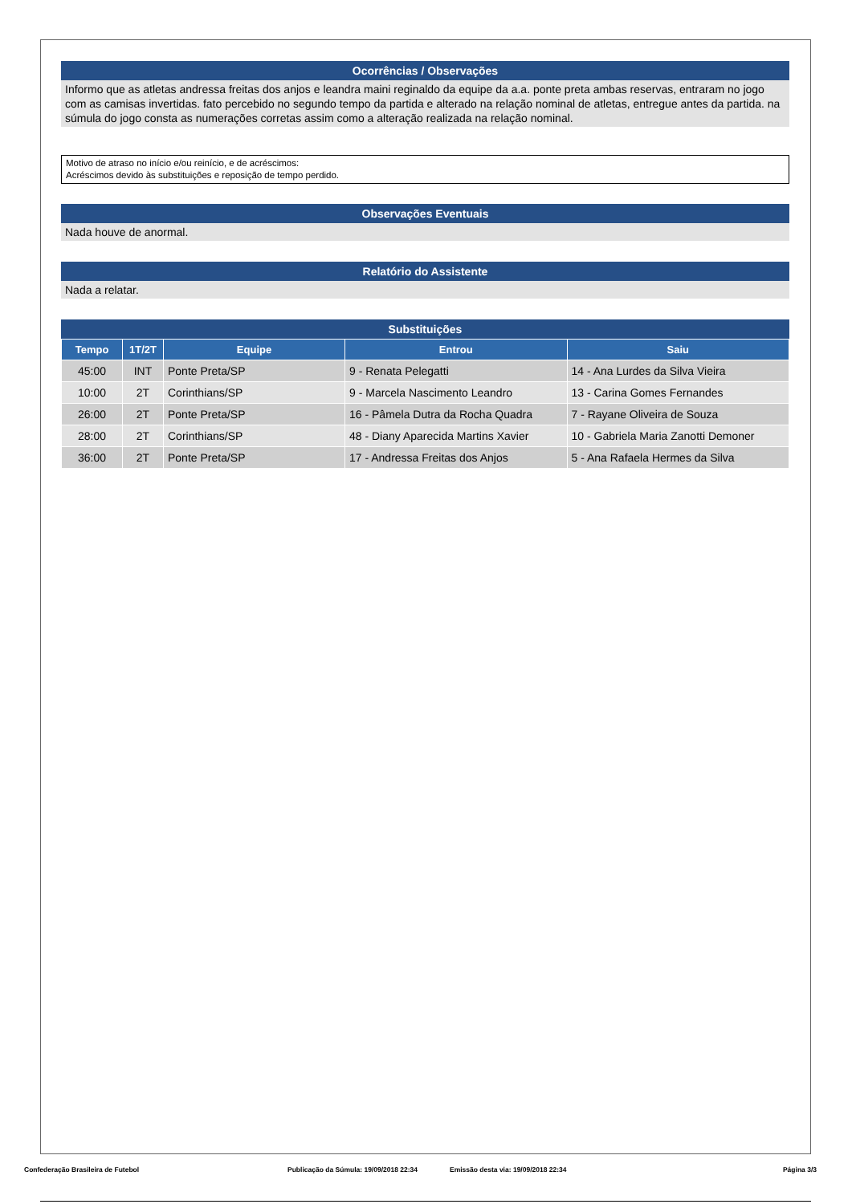Ocorrências / Observações
Informo que as atletas andressa freitas dos anjos e leandra maini reginaldo da equipe da a.a. ponte preta ambas reservas, entraram no jogo com as camisas invertidas. fato percebido no segundo tempo da partida e alterado na relação nominal de atletas, entregue antes da partida. na súmula do jogo consta as numerações corretas assim como a alteração realizada na relação nominal.
Motivo de atraso no início e/ou reinício, e de acréscimos:
Acréscimos devido às substituições e reposição de tempo perdido.
Observações Eventuais
Nada houve de anormal.
Relatório do Assistente
Nada a relatar.
Substituições
| Tempo | 1T/2T | Equipe | Entrou | Saiu |
| --- | --- | --- | --- | --- |
| 45:00 | INT | Ponte Preta/SP | 9 - Renata Pelegatti | 14 - Ana Lurdes da Silva Vieira |
| 10:00 | 2T | Corinthians/SP | 9 - Marcela Nascimento Leandro | 13 - Carina Gomes Fernandes |
| 26:00 | 2T | Ponte Preta/SP | 16 - Pâmela Dutra da Rocha Quadra | 7 - Rayane Oliveira de Souza |
| 28:00 | 2T | Corinthians/SP | 48 - Diany Aparecida Martins Xavier | 10 - Gabriela Maria Zanotti Demoner |
| 36:00 | 2T | Ponte Preta/SP | 17 - Andressa Freitas dos Anjos | 5 - Ana Rafaela Hermes da Silva |
Confederação Brasileira de Futebol Publicação da Súmula: 19/09/2018 22:34 Emissão desta via: 19/09/2018 22:34 Página 3/3